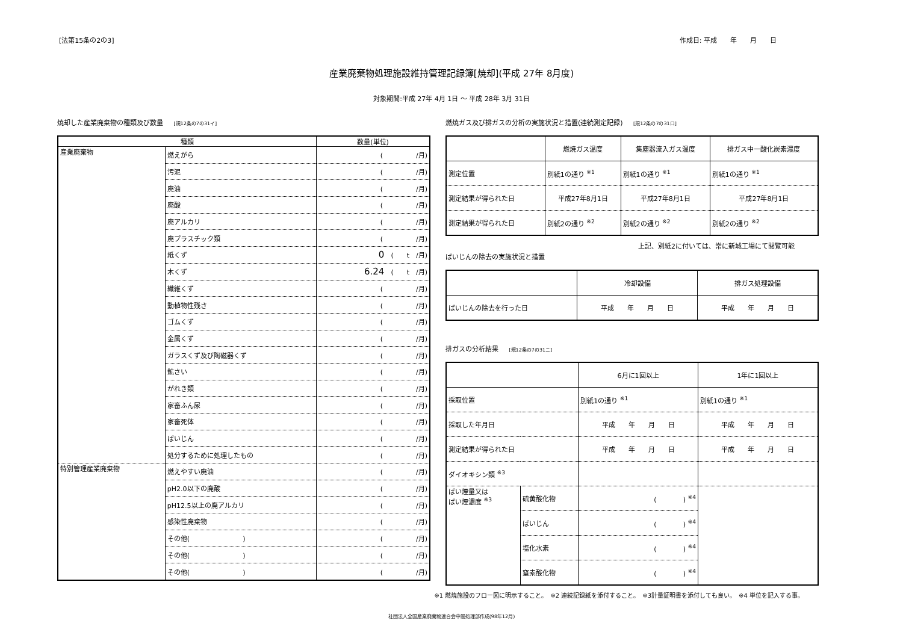[法第15条の2の3] 作成日: 平成　　年　　月　　日
産業廃棄物処理施設維持管理記録簿[焼却](平成 27年 8月度)
対象期間:平成 27年 4月 1日 ～ 平成 28年 3月 31日
焼却した産業廃棄物の種類及び数量 [規12条の7の31イ]
| 種類 | | 数量(単位) |
| --- | --- | --- |
| 産業廃棄物 | 燃えがら | ( /月) |
| | 汚泥 | ( /月) |
| | 廃油 | ( /月) |
| | 廃酸 | ( /月) |
| | 廃アルカリ | ( /月) |
| | 廃プラスチック類 | ( /月) |
| | 紙くず | 0 ( t /月) |
| | 木くず | 6.24 ( t /月) |
| | 繊維くず | ( /月) |
| | 動植物性残さ | ( /月) |
| | ゴムくず | ( /月) |
| | 金属くず | ( /月) |
| | ガラスくず及び陶磁器くず | ( /月) |
| | 鉱さい | ( /月) |
| | がれき類 | ( /月) |
| | 家畜ふん尿 | ( /月) |
| | 家畜死体 | ( /月) |
| | ばいじん | ( /月) |
| | 処分するために処理したもの | ( /月) |
| 特別管理産業廃棄物 | 燃えやすい廃油 | ( /月) |
| | pH2.0以下の廃酸 | ( /月) |
| | pH12.5以上の廃アルカリ | ( /月) |
| | 感染性廃棄物 | ( /月) |
| | その他( ) | ( /月) |
| | その他( ) | ( /月) |
| | その他( ) | ( /月) |
燃焼ガス及び排ガスの分析の実施状況と措置(連続測定記録) [規12条の7の31ロ]
| | 燃焼ガス温度 | 集塵器流入ガス温度 | 排ガス中一酸化炭素濃度 |
| --- | --- | --- | --- |
| 測定位置 | 別紙1の通り <sup>※1</sup> | 別紙1の通り <sup>※1</sup> | 別紙1の通り <sup>※1</sup> |
| 測定結果が得られた日 | 平成27年8月1日 | 平成27年8月1日 | 平成27年8月1日 |
| 測定結果が得られた日 | 別紙2の通り <sup>※2</sup> | 別紙2の通り <sup>※2</sup> | 別紙2の通り <sup>※2</sup> |
上記、別紙2に付いては、常に新城工場にて閲覧可能
ばいじんの除去の実施状況と措置
| | 冷却設備 | 排ガス処理設備 |
| --- | --- | --- |
| ばいじんの除去を行った日 | 平成 年 月 日 | 平成 年 月 日 |
排ガスの分析結果 [規12条の7の31ニ]
| | | 6月に1回以上 | 1年に1回以上 |
| --- | --- | --- | --- |
| 採取位置 | | 別紙1の通り <sup>※1</sup> | 別紙1の通り <sup>※1</sup> |
| 採取した年月日 | | 平成 年 月 日 | 平成 年 月 日 |
| 測定結果が得られた日 | | 平成 年 月 日 | 平成 年 月 日 |
| ダイオキシン類 <sup>※3</sup> | | | |
| ばい煙量又は ばい煙濃度 <sup>※3</sup> | 硫黄酸化物 | ( ) <sup>※4</sup> | |
| | ばいじん | ( ) <sup>※4</sup> | |
| | 塩化水素 | ( ) <sup>※4</sup> | |
| | 窒素酸化物 | ( ) <sup>※4</sup> | |
※1 燃焼施設のフロー図に明示すること。　※2 連続記録紙を添付すること。　※3計量証明書を添付しても良い。　※4 単位を記入する事。
社団法人全国産業廃棄物連合会中間処理部作成(98年12月)